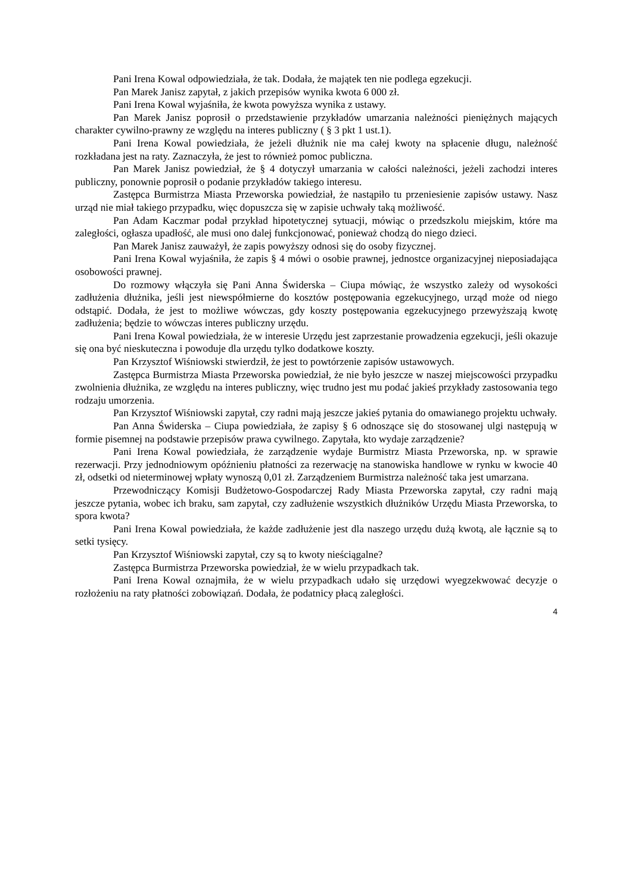Pani Irena Kowal odpowiedziała, że tak. Dodała, że majątek ten nie podlega egzekucji.
Pan Marek Janisz zapytał, z jakich przepisów wynika kwota 6 000 zł.
Pani Irena Kowal wyjaśniła, że kwota powyższa wynika z ustawy.
Pan Marek Janisz poprosił o przedstawienie przykładów umarzania należności pieniężnych mających charakter cywilno-prawny ze względu na interes publiczny ( § 3 pkt 1 ust.1).
Pani Irena Kowal powiedziała, że jeżeli dłużnik nie ma całej kwoty na spłacenie długu, należność rozkładana jest na raty. Zaznaczyła, że jest to również pomoc publiczna.
Pan Marek Janisz powiedział, że § 4 dotyczył umarzania w całości należności, jeżeli zachodzi interes publiczny, ponownie poprosił o podanie przykładów takiego interesu.
Zastępca Burmistrza Miasta Przeworska powiedział, że nastąpiło tu przeniesienie zapisów ustawy. Nasz urząd nie miał takiego przypadku, więc dopuszcza się w zapisie uchwały taką możliwość.
Pan Adam Kaczmar podał przykład hipotetycznej sytuacji, mówiąc o przedszkolu miejskim, które ma zaległości, ogłasza upadłość, ale musi ono dalej funkcjonować, ponieważ chodzą do niego dzieci.
Pan Marek Janisz zauważył, że zapis powyższy odnosi się do osoby fizycznej.
Pani Irena Kowal wyjaśniła, że zapis § 4 mówi o osobie prawnej, jednostce organizacyjnej nieposiadająca osobowości prawnej.
Do rozmowy włączyła się Pani Anna Świderska – Ciupa mówiąc, że wszystko zależy od wysokości zadłużenia dłużnika, jeśli jest niewspółmierne do kosztów postępowania egzekucyjnego, urząd może od niego odstąpić. Dodała, że jest to możliwe wówczas, gdy koszty postępowania egzekucyjnego przewyższają kwotę zadłużenia; będzie to wówczas interes publiczny urzędu.
Pani Irena Kowal powiedziała, że w interesie Urzędu jest zaprzestanie prowadzenia egzekucji, jeśli okazuje się ona być nieskuteczna i powoduje dla urzędu tylko dodatkowe koszty.
Pan Krzysztof Wiśniowski stwierdził, że jest to powtórzenie zapisów ustawowych.
Zastępca Burmistrza Miasta Przeworska powiedział, że nie było jeszcze w naszej miejscowości przypadku zwolnienia dłużnika, ze względu na interes publiczny, więc trudno jest mu podać jakieś przykłady zastosowania tego rodzaju umorzenia.
Pan Krzysztof Wiśniowski zapytał, czy radni mają jeszcze jakieś pytania do omawianego projektu uchwały.
Pan Anna Świderska – Ciupa powiedziała, że zapisy § 6 odnoszące się do stosowanej ulgi następują w formie pisemnej na podstawie przepisów prawa cywilnego. Zapytała, kto wydaje zarządzenie?
Pani Irena Kowal powiedziała, że zarządzenie wydaje Burmistrz Miasta Przeworska, np. w sprawie rezerwacji. Przy jednodniowym opóźnieniu płatności za rezerwację na stanowiska handlowe w rynku w kwocie 40 zł, odsetki od nieterminowej wpłaty wynoszą 0,01 zł. Zarządzeniem Burmistrza należność taka jest umarzana.
Przewodniczący Komisji Budżetowo-Gospodarczej Rady Miasta Przeworska zapytał, czy radni mają jeszcze pytania, wobec ich braku, sam zapytał, czy zadłużenie wszystkich dłużników Urzędu Miasta Przeworska, to spora kwota?
Pani Irena Kowal powiedziała, że każde zadłużenie jest dla naszego urzędu dużą kwotą, ale łącznie są to setki tysięcy.
Pan Krzysztof Wiśniowski zapytał, czy są to kwoty nieściągalne?
Zastępca Burmistrza Przeworska powiedział, że w wielu przypadkach tak.
Pani Irena Kowal oznajmiła, że w wielu przypadkach udało się urzędowi wyegzekwować decyzje o rozłożeniu na raty płatności zobowiązań. Dodała, że podatnicy płacą zaległości.
4